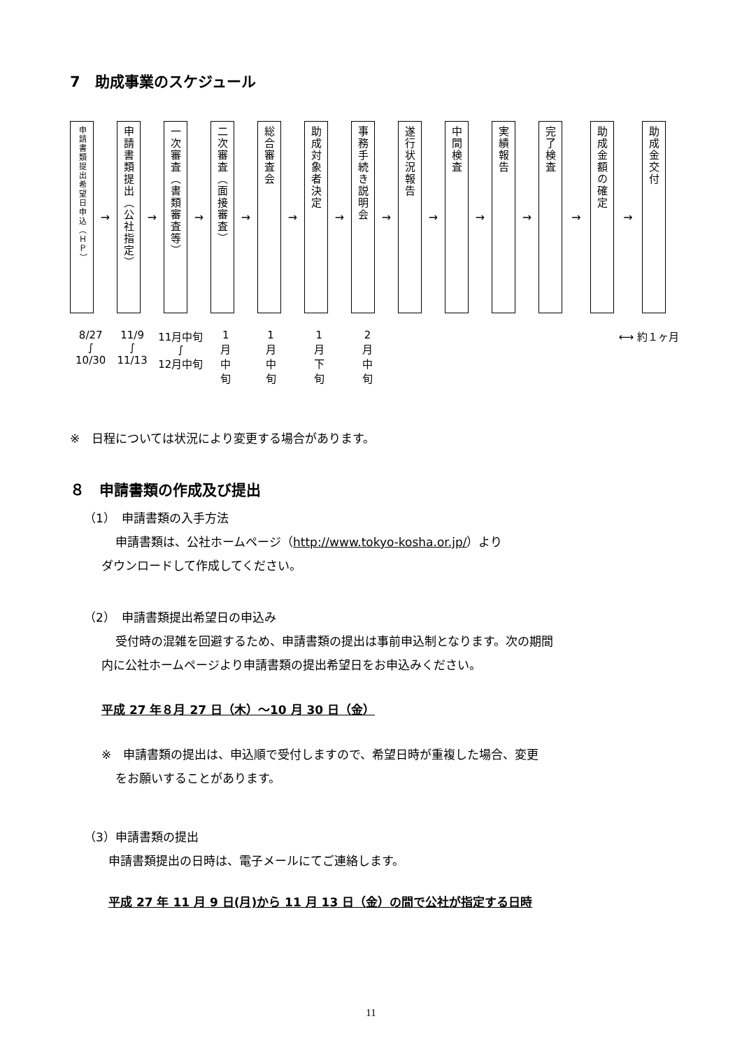7　助成事業のスケジュール
申請書類提出希望日申込（ＨＰ）
→
申請書類提出（公社指定）
→
一次審査（書類審査等）
→
二次審査（面接審査）
→
総合審査会
→
助成対象者決定
→
事務手続き説明会
→
遂行状況報告
→
中間検査
→
実績報告
→
完了検査
→
助成金額の確定
→
助成金交付
8/27
∫
10/30
11/9
∫
11/13
11月中旬
∫
12月中旬
1
月
中
旬
1
月
中
旬
1
月
下
旬
2
月
中
旬
⟷ 約１ヶ月
※　日程については状況により変更する場合があります。
８　申請書類の作成及び提出
（1）　申請書類の入手方法
申請書類は、公社ホームページ（http://www.tokyo-kosha.or.jp/）より
ダウンロードして作成してください。
（2）　申請書類提出希望日の申込み
受付時の混雑を回避するため、申請書類の提出は事前申込制となります。次の期間
内に公社ホームページより申請書類の提出希望日をお申込みください。
平成 27 年８月 27 日（木）～10 月 30 日（金）
※　申請書類の提出は、申込順で受付しますので、希望日時が重複した場合、変更
をお願いすることがあります。
（3）申請書類の提出
申請書類提出の日時は、電子メールにてご連絡します。
平成 27 年 11 月 9 日(月)から 11 月 13 日（金）の間で公社が指定する日時
11